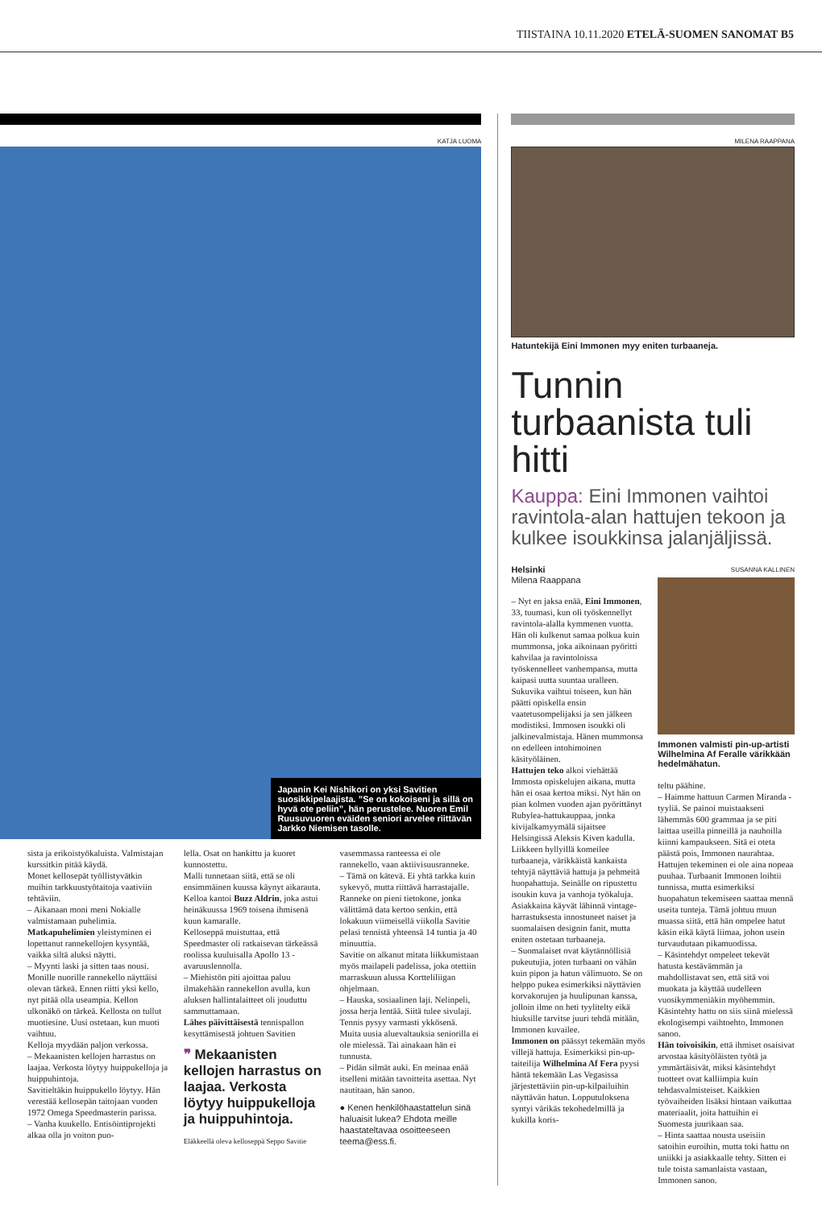TIISTAINA 10.11.2020 ETELÄ-SUOMEN SANOMAT B5
KATJA LUOMA
Japanin Kei Nishikori on yksi Savitien suosikkipelaajista. ”Se on kokoiseni ja sillä on hyvä ote peliin”, hän perustelee. Nuoren Emil Ruusuvuoren eväiden seniori arvelee riittävän Jarkko Niemisen tasolle.
sista ja erikoistyökaluista. Valmistajan kurssitkin pitää käydä.
Monet kellosepät työllistyvätkin muihin tarkkuustyötaitoja vaativiin tehtäviin.
– Aikanaan moni meni Nokialle valmistamaan puhelimia.
Matkapuhelimien yleistyminen ei lopettanut rannekellojen kysyntää, vaikka siltä aluksi näytti.
– Myynti laski ja sitten taas nousi. Monille nuorille rannekello näyttäisi olevan tärkeä. Ennen riitti yksi kello, nyt pitää olla useampia. Kellon ulkonäkö on tärkeä. Kellosta on tullut muotiesine. Uusi ostetaan, kun muoti vaihtuu.
Kelloja myydään paljon verkossa.
– Mekaanisten kellojen harrastus on laajaa. Verkosta löytyy huippukelloja ja huippuhintoja.
Savitieltäkin huippukello löytyy. Hän verestää kellosepän taitojaan vuoden 1972 Omega Speedmasterin parissa.
– Vanha kuukello. Entisöintiprojekti alkaa olla jo voiton puo-
lella. Osat on hankittu ja kuoret kunnostettu.
Malli tunnetaan siitä, että se oli ensimmäinen kuussa käynyt aikarauta. Kelloa kantoi Buzz Aldrin, joka astui heinäkuussa 1969 toisena ihmisenä kuun kamaralle.
Kelloseppä muistuttaa, että Speedmaster oli ratkaisevan tärkeässä roolissa kuuluisalla Apollo 13 -avaruuslennolla.
– Miehistön piti ajoittaa paluu ilmakehään rannekellon avulla, kun aluksen hallintalaitteet oli jouduttu sammuttamaan.
Lähes päivittäisestä tennispallon kesyttämisestä johtuen Savitien
❞ Mekaanisten kellojen harrastus on laajaa. Verkosta löytyy huippukelloja ja huippuhintoja.
Eläkkeellä oleva kelloseppä Seppo Savitie
vasemmassa ranteessa ei ole rannekello, vaan aktiivisuusranneke.
– Tämä on kätevä. Ei yhtä tarkka kuin sykevyö, mutta riittävä harrastajalle.
Ranneke on pieni tietokone, jonka välittämä data kertoo senkin, että lokakuun viimeisellä viikolla Savitie pelasi tennistä yhteensä 14 tuntia ja 40 minuuttia.
Savitie on alkanut mitata liikkumistaan myös mailapeli padelissa, joka otettiin marraskuun alussa Kortteliliigan ohjelmaan.
– Hauska, sosiaalinen laji. Nelinpeli, jossa herja lentää. Siitä tulee sivulaji. Tennis pysyy varmasti ykkösenä.
Muita uusia aluevaltauksia seniorilla ei ole mielessä. Tai ainakaan hän ei tunnusta.
– Pidän silmät auki. En meinaa enää itselleni mitään tavoitteita asettaa. Nyt nautitaan, hän sanoo.
● Kenen henkilöhaastattelun sinä haluaisit lukea? Ehdota meille haastateltavaa osoitteeseen teema@ess.fi.
MILENA RAAPPANA
Hatuntekijä Eini Immonen myy eniten turbaaneja.
Tunnin turbaanista tuli hitti
Kauppa: Eini Immonen vaihtoi ravintola-alan hattujen tekoon ja kulkee isoukkinsa jalanjäljissä.
Helsinki
Milena Raappana
– Nyt en jaksa enää, Eini Immonen, 33, tuumasi, kun oli työskennellyt ravintola-alalla kymmenen vuotta.
Hän oli kulkenut samaa polkua kuin mummonsa, joka aikoinaan pyöritti kahvilaa ja ravintoloissa työskennelleet vanhempansa, mutta kaipasi uutta suuntaa uralleen.
Sukuvika vaihtui toiseen, kun hän päätti opiskella ensin vaatetusompelijaksi ja sen jälkeen modistiksi. Immosen isoukki oli jalkinevalmistaja. Hänen mummonsa on edelleen intohimoinen käsityöläinen.
Hattujen teko alkoi viehättää Immosta opiskelujen aikana, mutta hän ei osaa kertoa miksi. Nyt hän on pian kolmen vuoden ajan pyörittänyt Rubylea-hattukauppaa, jonka kivijalkamyymälä sijaitsee Helsingissä Aleksis Kiven kadulla.
Liikkeen hyllyillä komeilee turbaaneja, värikkäistä kankaista tehtyjä näyttäviä hattuja ja pehmeitä huopahattuja. Seinälle on ripustettu isoukin kuva ja vanhoja työkaluja. Asiakkaina käyvät lähinnä vintage-harrastuksesta innostuneet naiset ja suomalaisen designin fanit, mutta eniten ostetaan turbaaneja.
– Suomalaiset ovat käytännöllisiä pukeutujia, joten turbaani on vähän kuin pipon ja hatun välimuoto. Se on helppo pukea esimerkiksi näyttävien korvakorujen ja huulipunan kanssa, jolloin ilme on heti tyylitelty eikä hiuksille tarvitse juuri tehdä mitään, Immonen kuvailee.
Immonen on päässyt tekemään myös villejä hattuja. Esimerkiksi pin-up-taiteilija Wilhelmina Af Fera pyysi häntä tekemään Las Vegasissa järjestettäviin pin-up-kilpailuihin näyttävän hatun. Lopputuloksena syntyi värikäs tekohedelmillä ja kukilla koris-
SUSANNA KALLINEN
Immonen valmisti pin-up-artisti Wilhelmina Af Feralle värikkään hedelmähatun.
teltu päähine.
– Haimme hattuun Carmen Miranda -tyyliä. Se painoi muistaakseni lähemmäs 600 grammaa ja se piti laittaa useilla pinneillä ja nauhoilla kiinni kampaukseen. Sitä ei oteta päästä pois, Immonen naurahtaa.
Hattujen tekeminen ei ole aina nopeaa puuhaa. Turbaanit Immonen loihtii tunnissa, mutta esimerkiksi huopahatun tekemiseen saattaa mennä useita tunteja. Tämä johtuu muun muassa siitä, että hän ompelee hatut käsin eikä käytä liimaa, johon usein turvaudutaan pikamuodissa.
– Käsintehdyt ompeleet tekevät hatusta kestävämmän ja mahdollistavat sen, että sitä voi muokata ja käyttää uudelleen vuosikymmeniäkin myöhemmin. Käsintehty hattu on siis siinä mielessä ekologisempi vaihtoehto, Immonen sanoo.
Hän toivoisikin, että ihmiset osaisivat arvostaa käsityöläisten työtä ja ymmärtäisivät, miksi käsintehdyt tuotteet ovat kalliimpia kuin tehdasvalmisteiset. Kaikkien työvaiheiden lisäksi hintaan vaikuttaa materiaalit, joita hattuihin ei Suomesta juurikaan saa.
– Hinta saattaa nousta useisiin satoihin euroihin, mutta toki hattu on uniikki ja asiakkaalle tehty. Sitten ei tule toista samanlaista vastaan, Immonen sanoo.